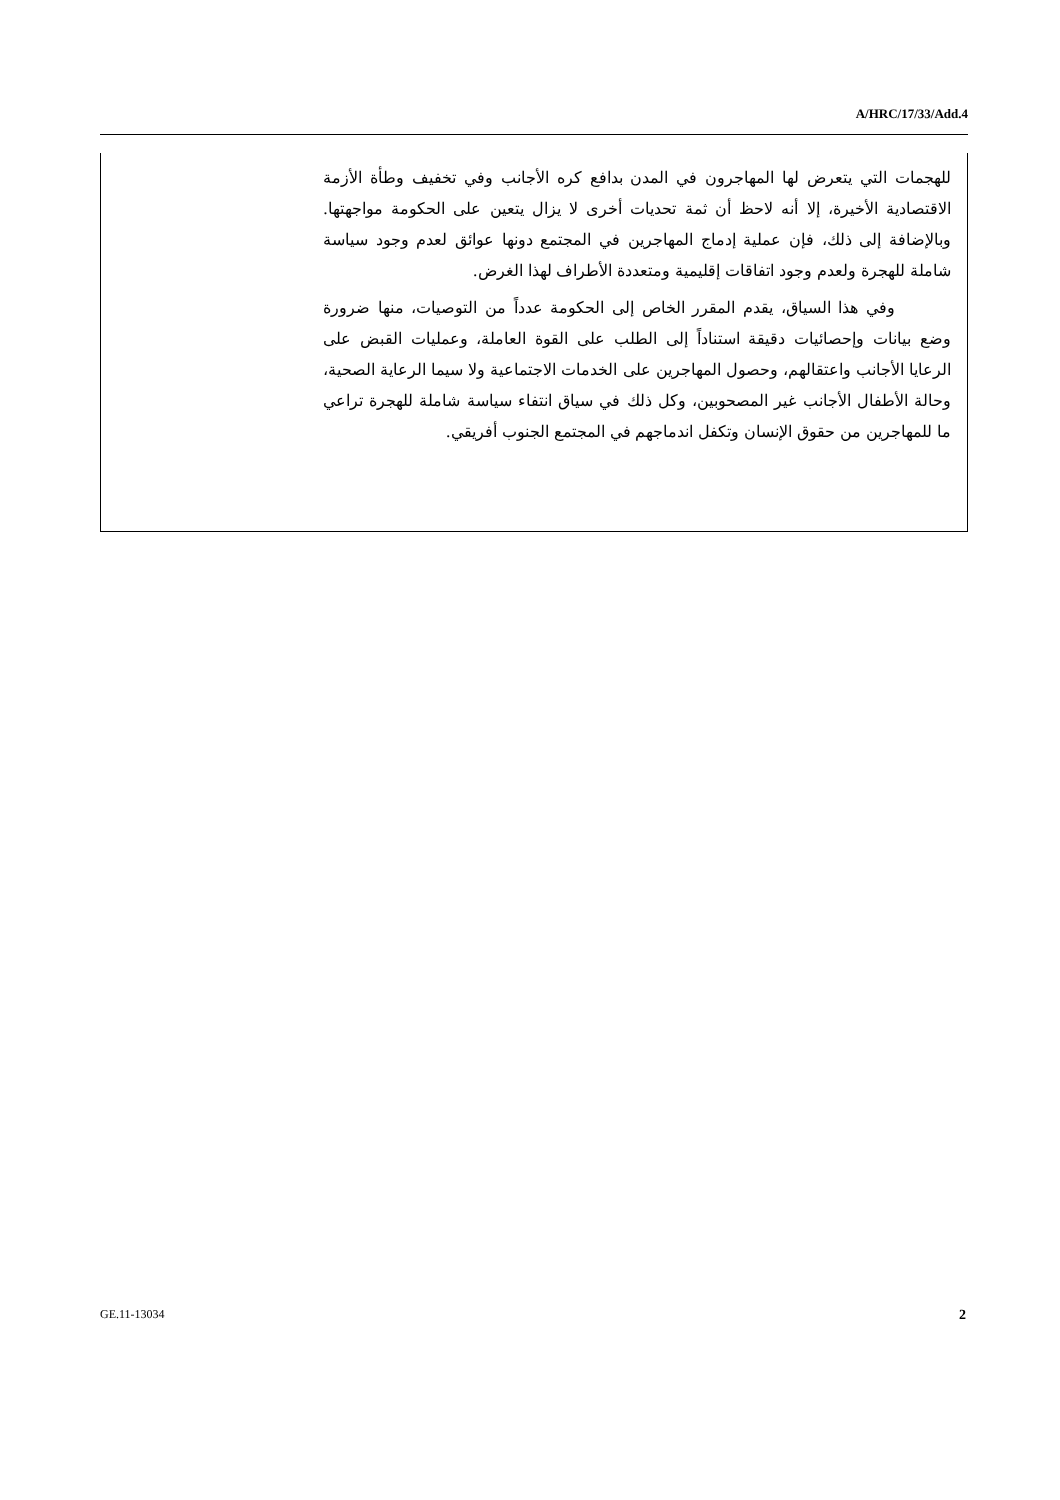A/HRC/17/33/Add.4
للهجمات التي يتعرض لها المهاجرون في المدن بدافع كره الأجانب وفي تخفيف وطأة الأزمة الاقتصادية الأخيرة، إلا أنه لاحظ أن ثمة تحديات أخرى لا يزال يتعين على الحكومة مواجهتها. وبالإضافة إلى ذلك، فإن عملية إدماج المهاجرين في المجتمع دونها عوائق لعدم وجود سياسة شاملة للهجرة ولعدم وجود اتفاقات إقليمية ومتعددة الأطراف لهذا الغرض.
وفي هذا السياق، يقدم المقرر الخاص إلى الحكومة عدداً من التوصيات، منها ضرورة وضع بيانات وإحصائيات دقيقة استناداً إلى الطلب على القوة العاملة، وعمليات القبض على الرعايا الأجانب واعتقالهم، وحصول المهاجرين على الخدمات الاجتماعية ولا سيما الرعاية الصحية، وحالة الأطفال الأجانب غير المصحوبين، وكل ذلك في سياق انتفاء سياسة شاملة للهجرة تراعي ما للمهاجرين من حقوق الإنسان وتكفل اندماجهم في المجتمع الجنوب أفريقي.
GE.11-13034 2